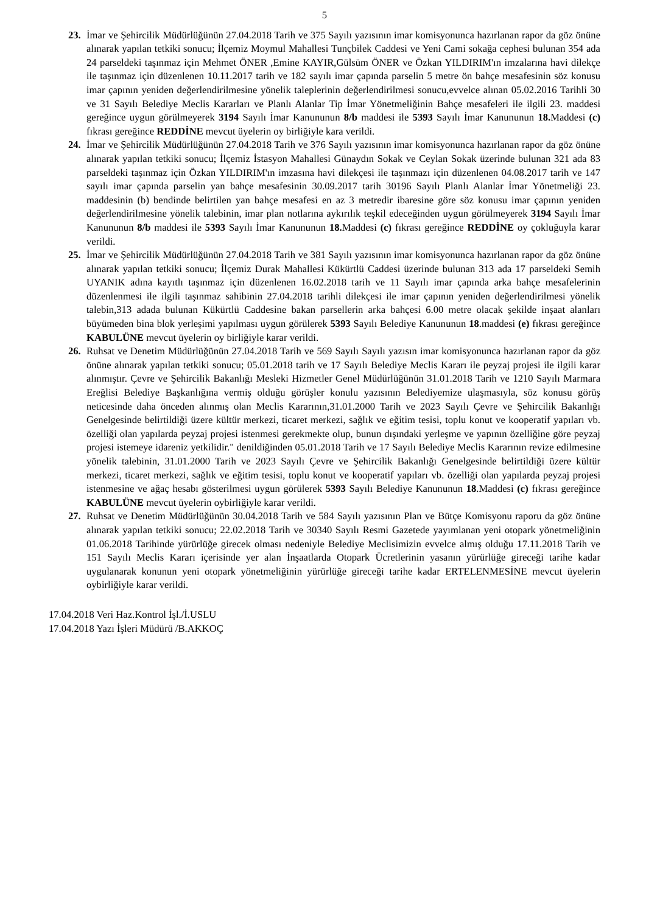5
23. İmar ve Şehircilik Müdürlüğünün 27.04.2018 Tarih ve 375 Sayılı yazısının imar komisyonunca hazırlanan rapor da göz önüne alınarak yapılan tetkiki sonucu; İlçemiz Moymul Mahallesi Tunçbilek Caddesi ve Yeni Cami sokağa cephesi bulunan 354 ada 24 parseldeki taşınmaz için Mehmet ÖNER ,Emine KAYIR,Gülsüm ÖNER ve Özkan YILDIRIM'ın imzalarına havi dilekçe ile taşınmaz için düzenlenen 10.11.2017 tarih ve 182 sayılı imar çapında parselin 5 metre ön bahçe mesafesinin söz konusu imar çapının yeniden değerlendirilmesine yönelik taleplerinin değerlendirilmesi sonucu,evvelce alınan 05.02.2016 Tarihli 30 ve 31 Sayılı Belediye Meclis Kararları ve Planlı Alanlar Tip İmar Yönetmeliğinin Bahçe mesafeleri ile ilgili 23. maddesi gereğince uygun görülmeyerek 3194 Sayılı İmar Kanununun 8/b maddesi ile 5393 Sayılı İmar Kanununun 18. Maddesi (c) fıkrası gereğince REDDİNE mevcut üyelerin oy birliğiyle kara verildi.
24. İmar ve Şehircilik Müdürlüğünün 27.04.2018 Tarih ve 376 Sayılı yazısının imar komisyonunca hazırlanan rapor da göz önüne alınarak yapılan tetkiki sonucu; İlçemiz İstasyon Mahallesi Günaydın Sokak ve Ceylan Sokak üzerinde bulunan 321 ada 83 parseldeki taşınmaz için Özkan YILDIRIM'ın imzasına havi dilekçesi ile taşınmazı için düzenlenen 04.08.2017 tarih ve 147 sayılı imar çapında parselin yan bahçe mesafesinin 30.09.2017 tarih 30196 Sayılı Planlı Alanlar İmar Yönetmeliği 23. maddesinin (b) bendinde belirtilen yan bahçe mesafesi en az 3 metredir ibaresine göre söz konusu imar çapının yeniden değerlendirilmesine yönelik talebinin, imar plan notlarına aykırılık teşkil edeceğinden uygun görülmeyerek 3194 Sayılı İmar Kanununun 8/b maddesi ile 5393 Sayılı İmar Kanununun 18. Maddesi (c) fıkrası gereğince REDDİNE oy çokluğuyla karar verildi.
25. İmar ve Şehircilik Müdürlüğünün 27.04.2018 Tarih ve 381 Sayılı yazısının imar komisyonunca hazırlanan rapor da göz önüne alınarak yapılan tetkiki sonucu; İlçemiz Durak Mahallesi Kükürtlü Caddesi üzerinde bulunan 313 ada 17 parseldeki Semih UYANIK adına kayıtlı taşınmaz için düzenlenen 16.02.2018 tarih ve 11 Sayılı imar çapında arka bahçe mesafelerinin düzenlenmesi ile ilgili taşınmaz sahibinin 27.04.2018 tarihli dilekçesi ile imar çapının yeniden değerlendirilmesi yönelik talebin,313 adada bulunan Kükürtlü Caddesine bakan parsellerin arka bahçesi 6.00 metre olacak şekilde inşaat alanları büyümeden bina blok yerleşimi yapılması uygun görülerek 5393 Sayılı Belediye Kanununun 18.maddesi (e) fıkrası gereğince KABULÜNE mevcut üyelerin oy birliğiyle karar verildi.
26. Ruhsat ve Denetim Müdürlüğünün 27.04.2018 Tarih ve 569 Sayılı Sayılı yazısın imar komisyonunca hazırlanan rapor da göz önüne alınarak yapılan tetkiki sonucu; 05.01.2018 tarih ve 17 Sayılı Belediye Meclis Kararı ile peyzaj projesi ile ilgili karar alınmıştır. Çevre ve Şehircilik Bakanlığı Mesleki Hizmetler Genel Müdürlüğünün 31.01.2018 Tarih ve 1210 Sayılı Marmara Ereğlisi Belediye Başkanlığına vermiş olduğu görüşler konulu yazısının Belediyemize ulaşmasıyla, söz konusu görüş neticesinde daha önceden alınmış olan Meclis Kararının,31.01.2000 Tarih ve 2023 Sayılı Çevre ve Şehircilik Bakanlığı Genelgesinde belirtildiği üzere kültür merkezi, ticaret merkezi, sağlık ve eğitim tesisi, toplu konut ve kooperatif yapıları vb. özelliği olan yapılarda peyzaj projesi istenmesi gerekmekte olup, bunun dışındaki yerleşme ve yapının özelliğine göre peyzaj projesi istemeye idareniz yetkilidir." denildiğinden 05.01.2018 Tarih ve 17 Sayılı Belediye Meclis Kararının revize edilmesine yönelik talebinin, 31.01.2000 Tarih ve 2023 Sayılı Çevre ve Şehircilik Bakanlığı Genelgesinde belirtildiği üzere kültür merkezi, ticaret merkezi, sağlık ve eğitim tesisi, toplu konut ve kooperatif yapıları vb. özelliği olan yapılarda peyzaj projesi istenmesine ve ağaç hesabı gösterilmesi uygun görülerek 5393 Sayılı Belediye Kanununun 18.Maddesi (c) fıkrası gereğince KABULÜNE mevcut üyelerin oybirliğiyle karar verildi.
27. Ruhsat ve Denetim Müdürlüğünün 30.04.2018 Tarih ve 584 Sayılı yazısının Plan ve Bütçe Komisyonu raporu da göz önüne alınarak yapılan tetkiki sonucu; 22.02.2018 Tarih ve 30340 Sayılı Resmi Gazetede yayımlanan yeni otopark yönetmeliğinin 01.06.2018 Tarihinde yürürlüğe girecek olması nedeniyle Belediye Meclisimizin evvelce almış olduğu 17.11.2018 Tarih ve 151 Sayılı Meclis Kararı içerisinde yer alan İnşaatlarda Otopark Ücretlerinin yasanın yürürlüğe gireceği tarihe kadar uygulanarak konunun yeni otopark yönetmeliğinin yürürlüğe gireceği tarihe kadar ERTELENMESİNE mevcut üyelerin oybirliğiyle karar verildi.
17.04.2018 Veri Haz.Kontrol İşl./İ.USLU
17.04.2018 Yazı İşleri Müdürü /B.AKKOÇ